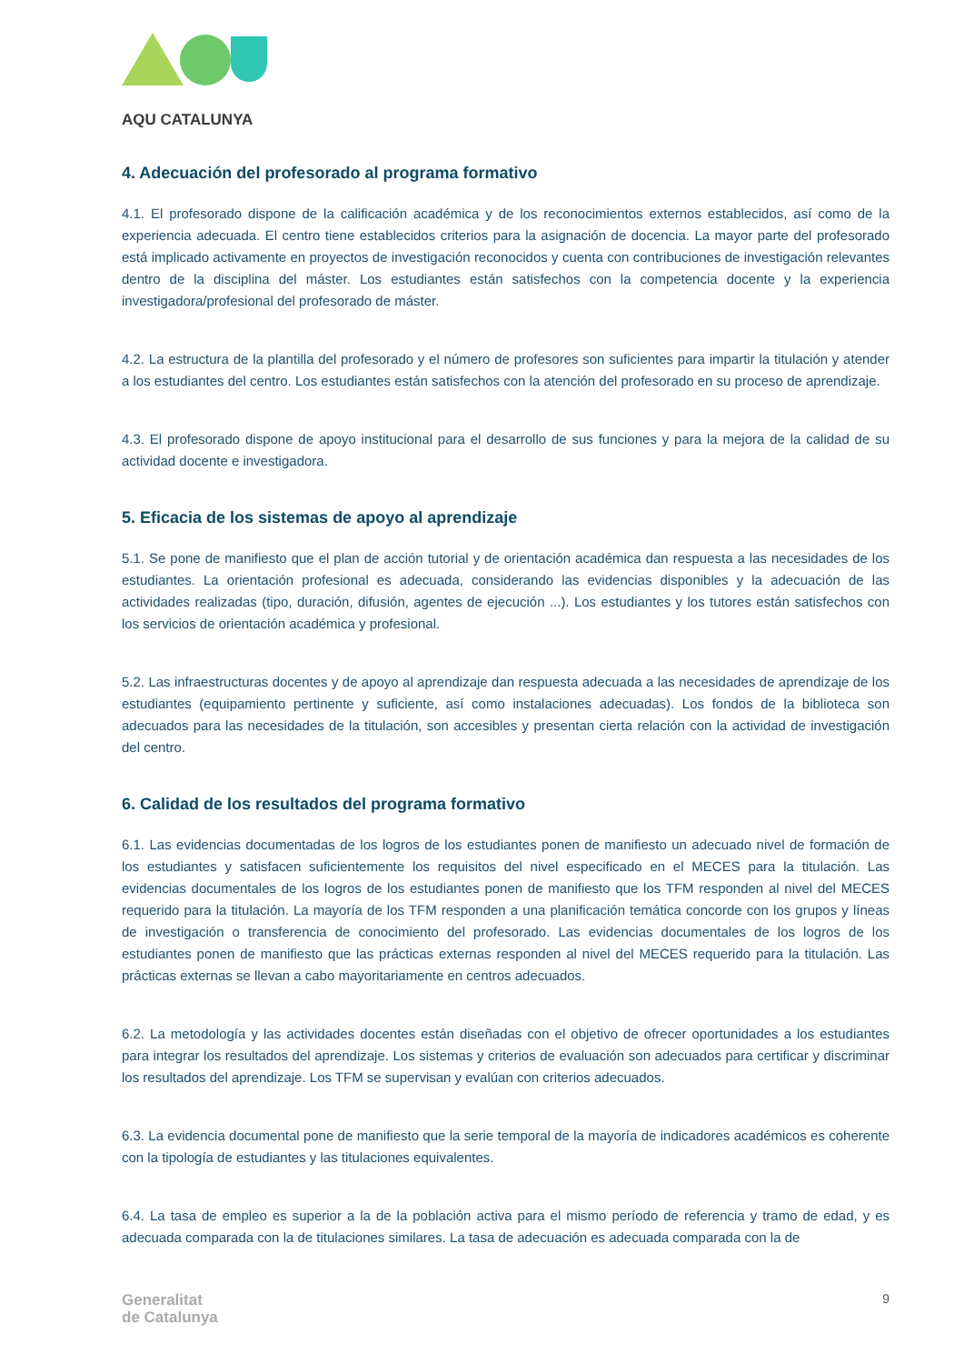AQU CATALUNYA
4. Adecuación del profesorado al programa formativo
4.1. El profesorado dispone de la calificación académica y de los reconocimientos externos establecidos, así como de la experiencia adecuada. El centro tiene establecidos criterios para la asignación de docencia. La mayor parte del profesorado está implicado activamente en proyectos de investigación reconocidos y cuenta con contribuciones de investigación relevantes dentro de la disciplina del máster. Los estudiantes están satisfechos con la competencia docente y la experiencia investigadora/profesional del profesorado de máster.
4.2. La estructura de la plantilla del profesorado y el número de profesores son suficientes para impartir la titulación y atender a los estudiantes del centro. Los estudiantes están satisfechos con la atención del profesorado en su proceso de aprendizaje.
4.3. El profesorado dispone de apoyo institucional para el desarrollo de sus funciones y para la mejora de la calidad de su actividad docente e investigadora.
5. Eficacia de los sistemas de apoyo al aprendizaje
5.1. Se pone de manifiesto que el plan de acción tutorial y de orientación académica dan respuesta a las necesidades de los estudiantes. La orientación profesional es adecuada, considerando las evidencias disponibles y la adecuación de las actividades realizadas (tipo, duración, difusión, agentes de ejecución ...). Los estudiantes y los tutores están satisfechos con los servicios de orientación académica y profesional.
5.2. Las infraestructuras docentes y de apoyo al aprendizaje dan respuesta adecuada a las necesidades de aprendizaje de los estudiantes (equipamiento pertinente y suficiente, así como instalaciones adecuadas). Los fondos de la biblioteca son adecuados para las necesidades de la titulación, son accesibles y presentan cierta relación con la actividad de investigación del centro.
6. Calidad de los resultados del programa formativo
6.1. Las evidencias documentadas de los logros de los estudiantes ponen de manifiesto un adecuado nivel de formación de los estudiantes y satisfacen suficientemente los requisitos del nivel especificado en el MECES para la titulación. Las evidencias documentales de los logros de los estudiantes ponen de manifiesto que los TFM responden al nivel del MECES requerido para la titulación. La mayoría de los TFM responden a una planificación temática concorde con los grupos y líneas de investigación o transferencia de conocimiento del profesorado. Las evidencias documentales de los logros de los estudiantes ponen de manifiesto que las prácticas externas responden al nivel del MECES requerido para la titulación. Las prácticas externas se llevan a cabo mayoritariamente en centros adecuados.
6.2. La metodología y las actividades docentes están diseñadas con el objetivo de ofrecer oportunidades a los estudiantes para integrar los resultados del aprendizaje. Los sistemas y criterios de evaluación son adecuados para certificar y discriminar los resultados del aprendizaje. Los TFM se supervisan y evalúan con criterios adecuados.
6.3. La evidencia documental pone de manifiesto que la serie temporal de la mayoría de indicadores académicos es coherente con la tipología de estudiantes y las titulaciones equivalentes.
6.4. La tasa de empleo es superior a la de la población activa para el mismo período de referencia y tramo de edad, y es adecuada comparada con la de titulaciones similares. La tasa de adecuación es adecuada comparada con la de
Generalitat
de Catalunya
9